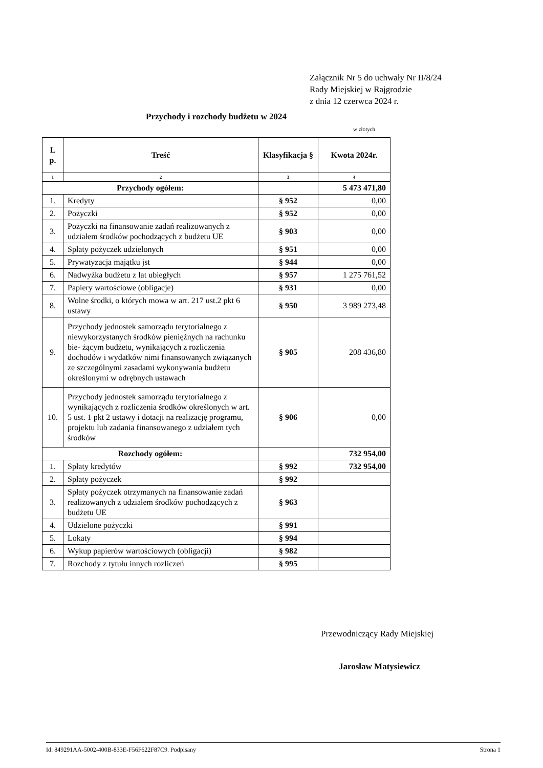Załącznik Nr 5 do uchwały Nr II/8/24
Rady Miejskiej w Rajgrodzie
z dnia 12 czerwca 2024 r.
Przychody i rozchody budżetu w 2024
w złotych
| L p. | Treść | Klasyfikacja § | Kwota 2024r. |
| --- | --- | --- | --- |
| 1 | 2 | 3 | 4 |
| Przychody ogółem: | | | 5 473 471,80 |
| 1. | Kredyty | § 952 | 0,00 |
| 2. | Pożyczki | § 952 | 0,00 |
| 3. | Pożyczki na finansowanie zadań realizowanych z udziałem środków pochodzących z budżetu UE | § 903 | 0,00 |
| 4. | Spłaty pożyczek udzielonych | § 951 | 0,00 |
| 5. | Prywatyzacja majątku jst | § 944 | 0,00 |
| 6. | Nadwyżka budżetu z lat ubiegłych | § 957 | 1 275 761,52 |
| 7. | Papiery wartościowe (obligacje) | § 931 | 0,00 |
| 8. | Wolne środki, o których mowa w art. 217 ust.2 pkt 6 ustawy | § 950 | 3 989 273,48 |
| 9. | Przychody jednostek samorządu terytorialnego z niewykorzystanych środków pieniężnych na rachunku bie- żącym budżetu, wynikających z rozliczenia dochodów i wydatków nimi finansowanych związanych ze szczególnymi zasadami wykonywania budżetu określonymi w odrębnych ustawach | § 905 | 208 436,80 |
| 10. | Przychody jednostek samorządu terytorialnego z wynikających z rozliczenia środków określonych w art. 5 ust. 1 pkt 2 ustawy i dotacji na realizację programu, projektu lub zadania finansowanego z udziałem tych środków | § 906 | 0,00 |
| Rozchody ogółem: | | | 732 954,00 |
| 1. | Spłaty kredytów | § 992 | 732 954,00 |
| 2. | Spłaty pożyczek | § 992 | |
| 3. | Spłaty pożyczek otrzymanych na finansowanie zadań realizowanych z udziałem środków pochodzących z budżetu UE | § 963 | |
| 4. | Udzielone pożyczki | § 991 | |
| 5. | Lokaty | § 994 | |
| 6. | Wykup papierów wartościowych (obligacji) | § 982 | |
| 7. | Rozchody z tytułu innych rozliczeń | § 995 | |
Przewodniczący Rady Miejskiej
Jarosław Matysiewicz
Id: 849291AA-5002-400B-833E-F56F622F87C9. Podpisany Strona 1